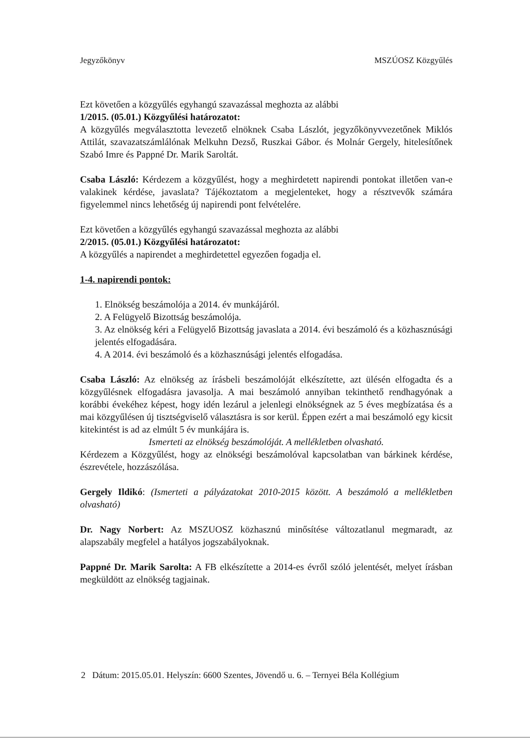Jegyzőkönyv MSZÚOSZ Közgyűlés
Ezt követően a közgyűlés egyhangú szavazással meghozta az alábbi
1/2015. (05.01.) Közgyűlési határozatot:
A közgyűlés megválasztotta levezető elnöknek Csaba Lászlót, jegyzőkönyvvezetőnek Miklós Attilát, szavazatszámlálónak Melkuhn Dezső, Ruszkai Gábor. és Molnár Gergely, hitelesítőnek Szabó Imre és Pappné Dr. Marik Saroltát.
Csaba László: Kérdezem a közgyűlést, hogy a meghirdetett napirendi pontokat illetően van-e valakinek kérdése, javaslata? Tájékoztatom a megjelenteket, hogy a résztvevők számára figyelemmel nincs lehetőség új napirendi pont felvételére.
Ezt követően a közgyűlés egyhangú szavazással meghozta az alábbi
2/2015. (05.01.) Közgyűlési határozatot:
A közgyűlés a napirendet a meghirdetettel egyezően fogadja el.
1-4. napirendi pontok:
1. Elnökség beszámolója a 2014. év munkájáról.
2. A Felügyelő Bizottság beszámolója.
3. Az elnökség kéri a Felügyelő Bizottság javaslata a 2014. évi beszámoló és a közhasznúsági jelentés elfogadására.
4. A 2014. évi beszámoló és a közhasznúsági jelentés elfogadása.
Csaba László: Az elnökség az írásbeli beszámolóját elkészítette, azt ülésén elfogadta és a közgyűlésnek elfogadásra javasolja. A mai beszámoló annyiban tekinthető rendhagyónak a korábbi évekéhez képest, hogy idén lezárul a jelenlegi elnökségnek az 5 éves megbízatása és a mai közgyűlésen új tisztségviselő választásra is sor kerül. Éppen ezért a mai beszámoló egy kicsit kitekintést is ad az elmúlt 5 év munkájára is.
Ismerteti az elnökség beszámolóját. A mellékletben olvasható.
Kérdezem a Közgyűlést, hogy az elnökségi beszámolóval kapcsolatban van bárkinek kérdése, észrevétele, hozzászólása.
Gergely Ildikó: (Ismerteti a pályázatokat 2010-2015 között. A beszámoló a mellékletben olvasható)
Dr. Nagy Norbert: Az MSZUOSZ közhasznú minősítése változatlanul megmaradt, az alapszabály megfelel a hatályos jogszabályoknak.
Pappné Dr. Marik Sarolta: A FB elkészítette a 2014-es évről szóló jelentését, melyet írásban megküldött az elnökség tagjainak.
2 Dátum: 2015.05.01. Helyszín: 6600 Szentes, Jövendő u. 6. – Ternyei Béla Kollégium